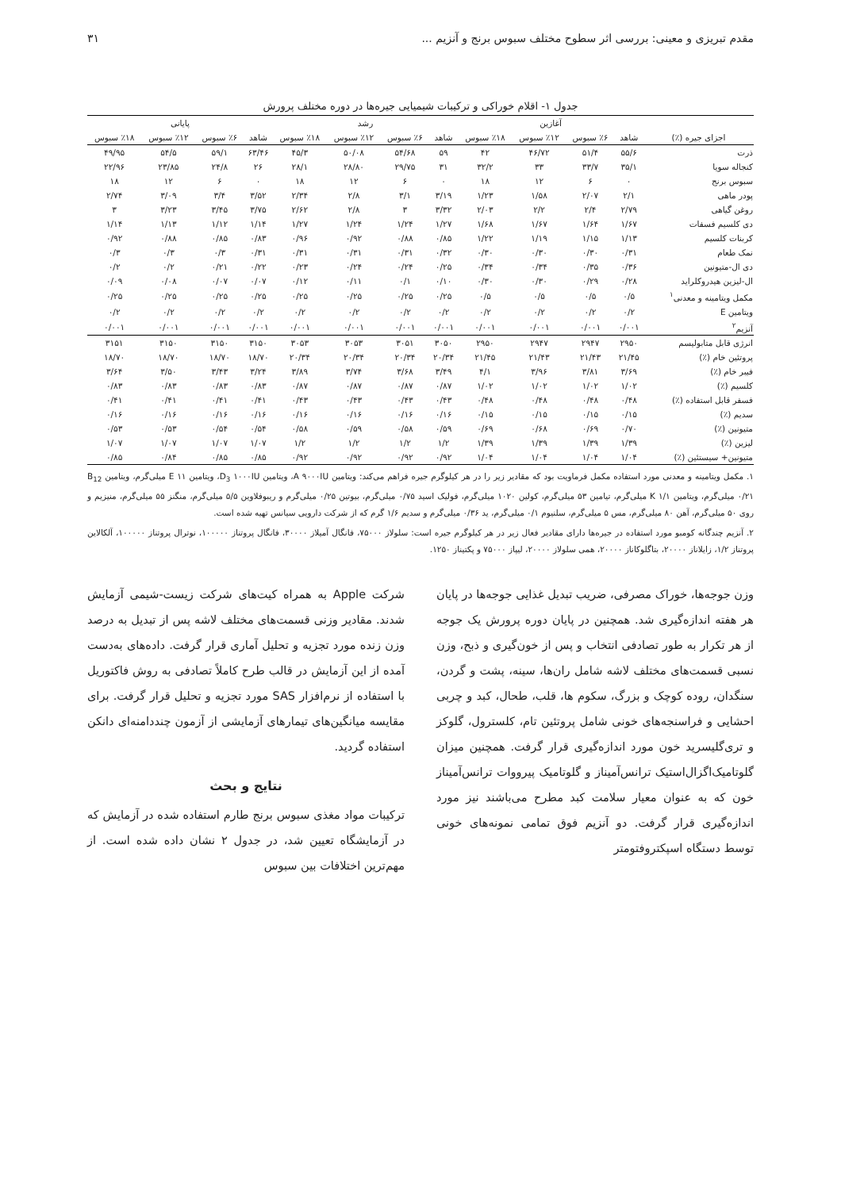مقدم تبریزی و معینی: بررسی اثر سطوح مختلف سبوس برنج و آنزیم ... ۳۱
جدول ۱- اقلام خوراکی و ترکیبات شیمیایی جیره‌ها در دوره مختلف پرورش
| | آغازین | | | | رشد | | | | پایانی | | | |
| --- | --- | --- | --- | --- | --- | --- | --- | --- | --- | --- | --- | --- |
| اجزای جیره (٪) | شاهد | ٪۶ سبوس | ٪۱۲ سبوس | ٪۱۸ سبوس | شاهد | ٪۶ سبوس | ٪۱۲ سبوس | ٪۱۸ سبوس | شاهد | ٪۶ سبوس | ٪۱۲ سبوس | ٪۱۸ سبوس |
| ذرت | ۵۵/۶ | ۵۱/۴ | ۴۶/۷۲ | ۴۲ | ۵۹ | ۵۴/۶۸ | ۵۰/۰۸ | ۴۵/۳ | ۶۳/۴۶ | ۵۹/۱ | ۵۴/۵ | ۴۹/۹۵ |
| کنجاله سویا | ۳۵/۱ | ۳۳/۷ | ۳۳ | ۳۲/۲ | ۳۱ | ۲۹/۷۵ | ۲۸/۸۰ | ۲۸/۱ | ۲۶ | ۲۴/۸ | ۲۳/۸۵ | ۲۲/۹۶ |
| سبوس برنج | ۰ | ۶ | ۱۲ | ۱۸ | ۰ | ۶ | ۱۲ | ۱۸ | ۰ | ۶ | ۱۲ | ۱۸ |
| پودر ماهی | ۲/۱ | ۲/۰۷ | ۱/۵۸ | ۱/۲۳ | ۳/۱۹ | ۳/۱ | ۲/۸ | ۲/۳۴ | ۳/۵۲ | ۳/۴ | ۳/۰۹ | ۲/۷۴ |
| روغن گیاهی | ۲/۷۹ | ۲/۴ | ۲/۲ | ۲/۰۳ | ۳/۳۲ | ۳ | ۲/۸ | ۲/۶۲ | ۳/۷۵ | ۳/۴۵ | ۳/۲۳ | ۳ |
| دی کلسیم فسفات | ۱/۶۷ | ۱/۶۴ | ۱/۶۷ | ۱/۶۸ | ۱/۲۷ | ۱/۲۴ | ۱/۲۴ | ۱/۲۷ | ۱/۱۴ | ۱/۱۲ | ۱/۱۳ | ۱/۱۴ |
| کربنات کلسیم | ۱/۱۳ | ۱/۱۵ | ۱/۱۹ | ۱/۲۲ | ۰/۸۵ | ۰/۸۸ | ۰/۹۲ | ۰/۹۶ | ۰/۸۳ | ۰/۸۵ | ۰/۸۸ | ۰/۹۲ |
| نمک طعام | ۰/۳۱ | ۰/۳۰ | ۰/۳۰ | ۰/۳۰ | ۰/۳۲ | ۰/۳۱ | ۰/۳۱ | ۰/۳۱ | ۰/۳۱ | ۰/۳ | ۰/۳ | ۰/۳ |
| دی ال-متیونین | ۰/۳۶ | ۰/۳۵ | ۰/۳۴ | ۰/۳۴ | ۰/۲۵ | ۰/۲۴ | ۰/۲۴ | ۰/۲۳ | ۰/۲۲ | ۰/۲۱ | ۰/۲ | ۰/۲ |
| ال-لیزین هیدروکلراید | ۰/۲۸ | ۰/۲۹ | ۰/۳۰ | ۰/۳۰ | ۰/۱۰ | ۰/۱ | ۰/۱۱ | ۰/۱۲ | ۰/۰۷ | ۰/۰۷ | ۰/۰۸ | ۰/۰۹ |
| مکمل ویتامینه و معدنی<sup>۱</sup> | ۰/۵ | ۰/۵ | ۰/۵ | ۰/۵ | ۰/۲۵ | ۰/۲۵ | ۰/۲۵ | ۰/۲۵ | ۰/۲۵ | ۰/۲۵ | ۰/۲۵ | ۰/۲۵ |
| ویتامین E | ۰/۲ | ۰/۲ | ۰/۲ | ۰/۲ | ۰/۲ | ۰/۲ | ۰/۲ | ۰/۲ | ۰/۲ | ۰/۲ | ۰/۲ | ۰/۲ |
| آنزیم<sup>۲</sup> | ۰/۰۰۱ | ۰/۰۰۱ | ۰/۰۰۱ | ۰/۰۰۱ | ۰/۰۰۱ | ۰/۰۰۱ | ۰/۰۰۱ | ۰/۰۰۱ | ۰/۰۰۱ | ۰/۰۰۱ | ۰/۰۰۱ | ۰/۰۰۱ |
| انرژی قابل متابولیسم | ۲۹۵۰ | ۲۹۴۷ | ۲۹۴۷ | ۲۹۵۰ | ۳۰۵۰ | ۳۰۵۱ | ۳۰۵۳ | ۳۰۵۳ | ۳۱۵۰ | ۳۱۵۰ | ۳۱۵۰ | ۳۱۵۱ |
| پروتئین خام (٪) | ۲۱/۴۵ | ۲۱/۴۳ | ۲۱/۴۳ | ۲۱/۴۵ | ۲۰/۳۴ | ۲۰/۳۴ | ۲۰/۳۴ | ۲۰/۳۴ | ۱۸/۷۰ | ۱۸/۷۰ | ۱۸/۷۰ | ۱۸/۷۰ |
| فیبر خام (٪) | ۳/۶۹ | ۳/۸۱ | ۳/۹۶ | ۴/۱ | ۳/۴۹ | ۳/۶۸ | ۳/۷۴ | ۳/۸۹ | ۳/۲۴ | ۳/۴۳ | ۳/۵۰ | ۳/۶۴ |
| کلسیم (٪) | ۱/۰۲ | ۱/۰۲ | ۱/۰۲ | ۱/۰۲ | ۰/۸۷ | ۰/۸۷ | ۰/۸۷ | ۰/۸۷ | ۰/۸۳ | ۰/۸۳ | ۰/۸۳ | ۰/۸۳ |
| فسفر قابل استفاده (٪) | ۰/۴۸ | ۰/۴۸ | ۰/۴۸ | ۰/۴۸ | ۰/۴۳ | ۰/۴۳ | ۰/۴۳ | ۰/۴۳ | ۰/۴۱ | ۰/۴۱ | ۰/۴۱ | ۰/۴۱ |
| سدیم (٪) | ۰/۱۵ | ۰/۱۵ | ۰/۱۵ | ۰/۱۵ | ۰/۱۶ | ۰/۱۶ | ۰/۱۶ | ۰/۱۶ | ۰/۱۶ | ۰/۱۶ | ۰/۱۶ | ۰/۱۶ |
| متیونین (٪) | ۰/۷۰ | ۰/۶۹ | ۰/۶۸ | ۰/۶۹ | ۰/۵۹ | ۰/۵۸ | ۰/۵۹ | ۰/۵۸ | ۰/۵۴ | ۰/۵۴ | ۰/۵۳ | ۰/۵۳ |
| لیزین (٪) | ۱/۳۹ | ۱/۳۹ | ۱/۳۹ | ۱/۳۹ | ۱/۲ | ۱/۲ | ۱/۲ | ۱/۲ | ۱/۰۷ | ۱/۰۷ | ۱/۰۷ | ۱/۰۷ |
| متیونین+ سیستئین (٪) | ۱/۰۴ | ۱/۰۴ | ۱/۰۴ | ۱/۰۴ | ۰/۹۲ | ۰/۹۲ | ۰/۹۲ | ۰/۹۲ | ۰/۸۵ | ۰/۸۵ | ۰/۸۴ | ۰/۸۵ |
۱. مکمل ویتامینه و معدنی مورد استفاده مکمل فرماویت بود که مقادیر زیر را در هر کیلوگرم جیره فراهم می‌کند: ویتامین A ۹۰۰۰IU، ویتامین D<sub>3</sub> ۱۰۰۰IU، ویتامین E ۱۱ میلی‌گرم، ویتامین B<sub>12</sub> ۰/۲۱ میلی‌گرم، ویتامین K ۱/۱ میلی‌گرم، تیامین ۵۳ میلی‌گرم، کولین ۱۰۲۰ میلی‌گرم، فولیک اسید ۰/۷۵ میلی‌گرم، بیوتین ۰/۲۵ میلی‌گرم و ریبوفلاوین ۵/۵ میلی‌گرم، منگنز ۵۵ میلی‌گرم، منیزیم و روی ۵۰ میلی‌گرم، آهن ۸۰ میلی‌گرم، مس ۵ میلی‌گرم، سلنیوم ۰/۱ میلی‌گرم، ید ۰/۳۶ میلی‌گرم و سدیم ۱/۶ گرم که از شرکت دارویی سیانس تهیه شده است.
۲. آنزیم چندگانه کومبو مورد استفاده در جیره‌ها دارای مقادیر فعال زیر در هر کیلوگرم جیره است: سلولاز ۷۵۰۰۰، فانگال آمیلاز ۳۰۰۰۰، فانگال پروتناز ۱۰۰۰۰۰، نوترال پروتناز ۱۰۰۰۰۰، آلکالاین پروتناز ۱/۲، زایلاناز ۲۰۰۰۰، بتاگلوکاناز ۲۰۰۰۰، همی سلولاز ۲۰۰۰۰، لیپاز ۷۵۰۰۰ و پکتیناز ۱۲۵۰.
وزن جوجه‌ها، خوراک مصرفی، ضریب تبدیل غذایی جوجه‌ها در پایان هر هفته اندازه‌گیری شد. همچنین در پایان دوره پرورش یک جوجه از هر تکرار به طور تصادفی انتخاب و پس از خون‌گیری و ذبح، وزن نسبی قسمت‌های مختلف لاشه شامل ران‌ها، سینه، پشت و گردن، سنگدان، روده کوچک و بزرگ، سکوم ها، قلب، طحال، کبد و چربی احشایی و فراسنجه‌های خونی شامل پروتئین تام، کلسترول، گلوکز و تری‌گلیسرید خون مورد اندازه‌گیری قرار گرفت. همچنین میزان گلوتامیک‌اگزال‌استیک ترانس‌آمیناز و گلوتامیک پیرووات ترانس‌آمیناز خون که به عنوان معیار سلامت کبد مطرح می‌باشند نیز مورد اندازه‌گیری قرار گرفت. دو آنزیم فوق تمامی نمونه‌های خونی توسط دستگاه اسپکتروفتومتر
شرکت Apple به همراه کیت‌های شرکت زیست-شیمی آزمایش شدند. مقادیر وزنی قسمت‌های مختلف لاشه پس از تبدیل به درصد وزن زنده مورد تجزیه و تحلیل آماری قرار گرفت. داده‌های به‌دست آمده از این آزمایش در قالب طرح کاملاً تصادفی به روش فاکتوریل با استفاده از نرم‌افزار SAS مورد تجزیه و تحلیل قرار گرفت. برای مقایسه میانگین‌های تیمارهای آزمایشی از آزمون چنددامنه‌ای دانکن استفاده گردید.
نتایج و بحث
ترکیبات مواد مغذی سبوس برنج طارم استفاده شده در آزمایش که در آزمایشگاه تعیین شد، در جدول ۲ نشان داده شده است. از مهم‌ترین اختلافات بین سبوس